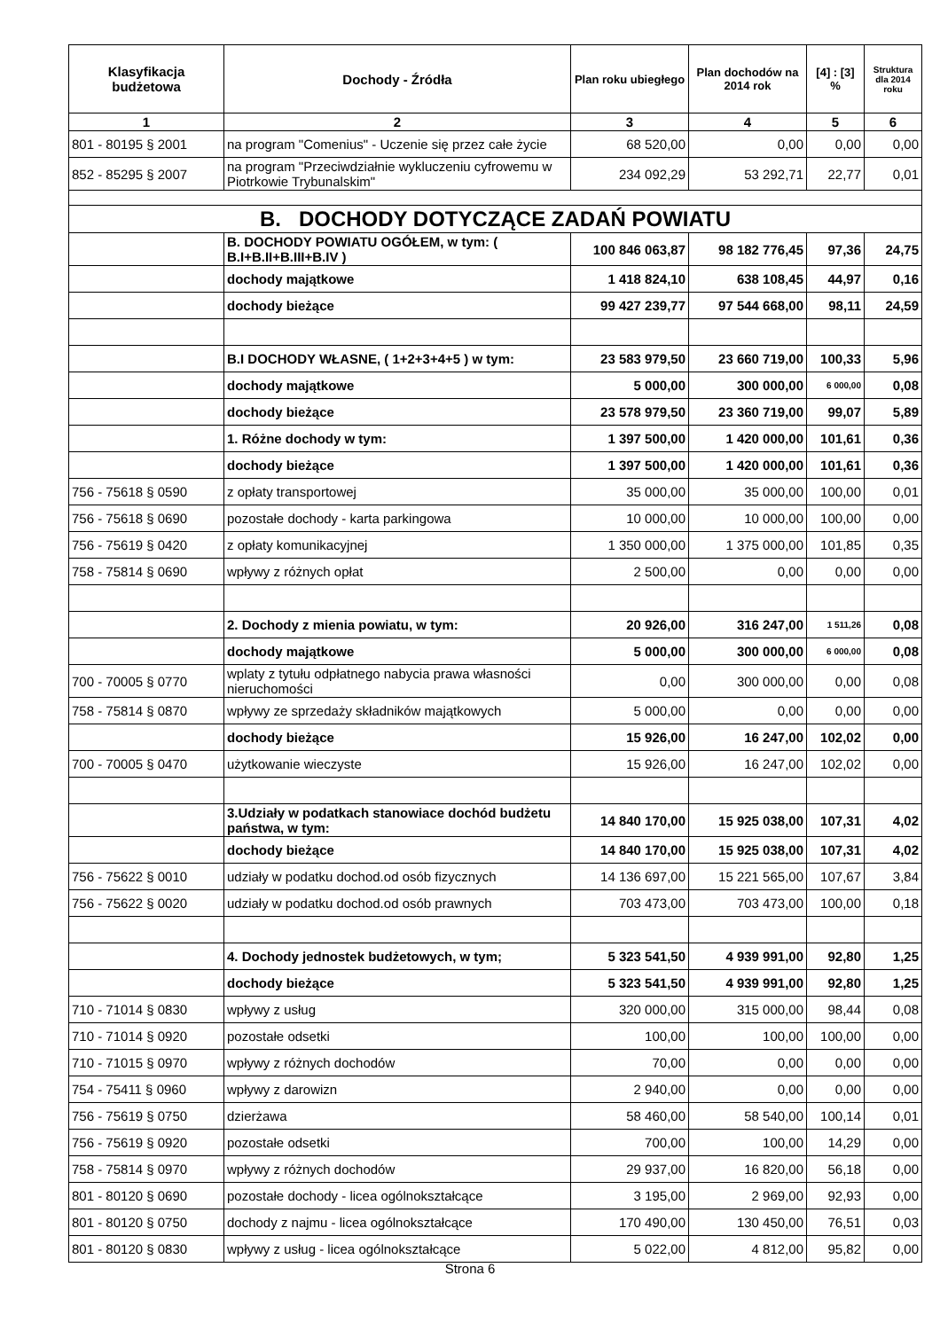| Klasyfikacja budżetowa | Dochody - Źródła | Plan roku ubiegłego | Plan dochodów na 2014 rok | [4] : [3] % | Struktura dla 2014 roku |
| --- | --- | --- | --- | --- | --- |
| 1 | 2 | 3 | 4 | 5 | 6 |
| 801 - 80195 § 2001 | na program "Comenius" - Uczenie się przez całe życie | 68 520,00 | 0,00 | 0,00 | 0,00 |
| 852 - 85295 § 2007 | na program "Przeciwdziałnie wykluczeniu cyfrowemu w Piotrkowie Trybunalskim" | 234 092,29 | 53 292,71 | 22,77 | 0,01 |
| B. DOCHODY DOTYCZĄCE ZADAŃ POWIATU | | | | | |
| | B. DOCHODY POWIATU OGÓŁEM, w tym: ( B.I+B.II+B.III+B.IV ) | 100 846 063,87 | 98 182 776,45 | 97,36 | 24,75 |
| | dochody majątkowe | 1 418 824,10 | 638 108,45 | 44,97 | 0,16 |
| | dochody bieżące | 99 427 239,77 | 97 544 668,00 | 98,11 | 24,59 |
| | B.I DOCHODY WŁASNE, ( 1+2+3+4+5 ) w tym: | 23 583 979,50 | 23 660 719,00 | 100,33 | 5,96 |
| | dochody majątkowe | 5 000,00 | 300 000,00 | 6 000,00 | 0,08 |
| | dochody bieżące | 23 578 979,50 | 23 360 719,00 | 99,07 | 5,89 |
| | 1. Różne dochody w tym: | 1 397 500,00 | 1 420 000,00 | 101,61 | 0,36 |
| | dochody bieżące | 1 397 500,00 | 1 420 000,00 | 101,61 | 0,36 |
| 756 - 75618 § 0590 | z opłaty transportowej | 35 000,00 | 35 000,00 | 100,00 | 0,01 |
| 756 - 75618 § 0690 | pozostałe dochody - karta parkingowa | 10 000,00 | 10 000,00 | 100,00 | 0,00 |
| 756 - 75619 § 0420 | z opłaty komunikacyjnej | 1 350 000,00 | 1 375 000,00 | 101,85 | 0,35 |
| 758 - 75814 § 0690 | wpływy z różnych opłat | 2 500,00 | 0,00 | 0,00 | 0,00 |
| | 2. Dochody z mienia powiatu, w tym: | 20 926,00 | 316 247,00 | 1 511,26 | 0,08 |
| | dochody majątkowe | 5 000,00 | 300 000,00 | 6 000,00 | 0,08 |
| 700 - 70005 § 0770 | wplaty z tytułu odpłatnego nabycia prawa własności nieruchomości | 0,00 | 300 000,00 | 0,00 | 0,08 |
| 758 - 75814 § 0870 | wpływy ze sprzedaży składników majątkowych | 5 000,00 | 0,00 | 0,00 | 0,00 |
| | dochody bieżące | 15 926,00 | 16 247,00 | 102,02 | 0,00 |
| 700 - 70005 § 0470 | użytkowanie wieczyste | 15 926,00 | 16 247,00 | 102,02 | 0,00 |
| | 3.Udziały w podatkach stanowiace dochód budżetu państwa, w tym: | 14 840 170,00 | 15 925 038,00 | 107,31 | 4,02 |
| | dochody bieżące | 14 840 170,00 | 15 925 038,00 | 107,31 | 4,02 |
| 756 - 75622 § 0010 | udziały w podatku dochod.od osób fizycznych | 14 136 697,00 | 15 221 565,00 | 107,67 | 3,84 |
| 756 - 75622 § 0020 | udziały w podatku dochod.od osób prawnych | 703 473,00 | 703 473,00 | 100,00 | 0,18 |
| | 4. Dochody jednostek budżetowych, w tym; | 5 323 541,50 | 4 939 991,00 | 92,80 | 1,25 |
| | dochody bieżące | 5 323 541,50 | 4 939 991,00 | 92,80 | 1,25 |
| 710 - 71014 § 0830 | wpływy z usług | 320 000,00 | 315 000,00 | 98,44 | 0,08 |
| 710 - 71014 § 0920 | pozostałe odsetki | 100,00 | 100,00 | 100,00 | 0,00 |
| 710 - 71015 § 0970 | wpływy z różnych dochodów | 70,00 | 0,00 | 0,00 | 0,00 |
| 754 - 75411 § 0960 | wpływy z darowizn | 2 940,00 | 0,00 | 0,00 | 0,00 |
| 756 - 75619 § 0750 | dzierżawa | 58 460,00 | 58 540,00 | 100,14 | 0,01 |
| 756 - 75619 § 0920 | pozostałe odsetki | 700,00 | 100,00 | 14,29 | 0,00 |
| 758 - 75814 § 0970 | wpływy z różnych dochodów | 29 937,00 | 16 820,00 | 56,18 | 0,00 |
| 801 - 80120 § 0690 | pozostałe dochody - licea ogólnokształcące | 3 195,00 | 2 969,00 | 92,93 | 0,00 |
| 801 - 80120 § 0750 | dochody z najmu - licea ogólnokształcące | 170 490,00 | 130 450,00 | 76,51 | 0,03 |
| 801 - 80120 § 0830 | wpływy z usług - licea ogólnokształcące | 5 022,00 | 4 812,00 | 95,82 | 0,00 |
Strona 6